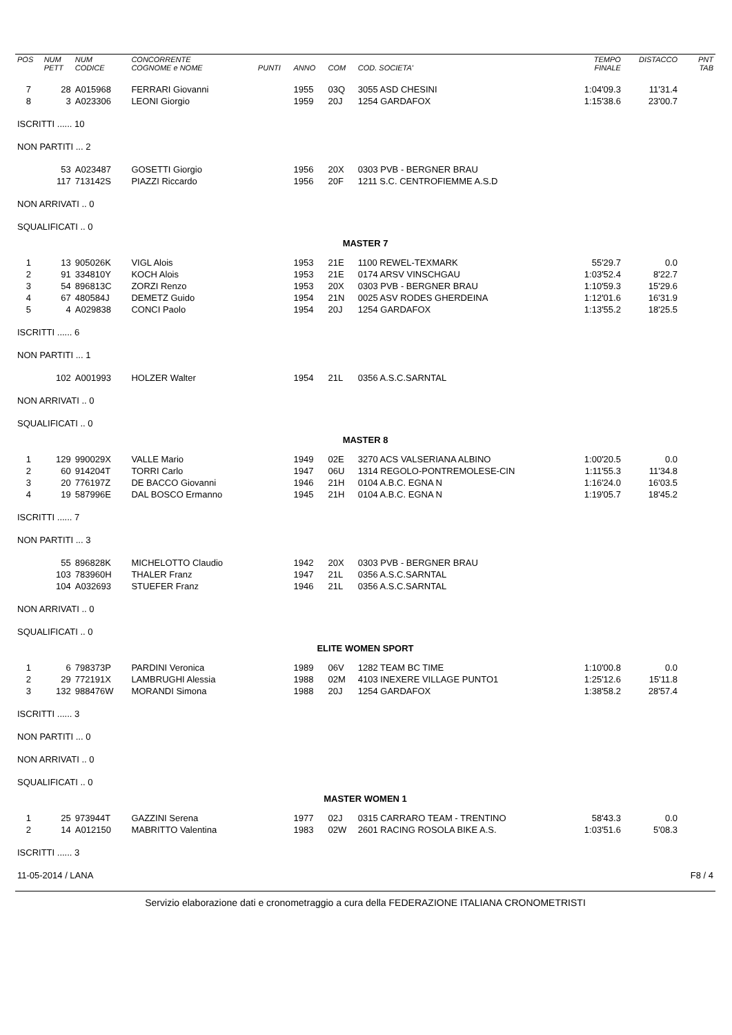| POS | NUM PETT | NUM CODICE | CONCORRENTE COGNOME e NOME | PUNTI | ANNO | COM | COD. SOCIETA' | TEMPO FINALE | DISTACCO | PNT TAB |
| --- | --- | --- | --- | --- | --- | --- | --- | --- | --- | --- |
| 7 | 28 | A015968 | FERRARI Giovanni | | 1955 | 03Q | 3055 ASD CHESINI | 1:04'09.3 | 11'31.4 | |
| 8 | 3 | A023306 | LEONI Giorgio | | 1959 | 20J | 1254 GARDAFOX | 1:15'38.6 | 23'00.7 | |
| ISCRITTI ...... 10 | | | | | | | | | | |
| NON PARTITI ... 2 | | | | | | | | | | |
| | 53 | A023487 | GOSETTI Giorgio | | 1956 | 20X | 0303 PVB - BERGNER BRAU | | | |
| | 117 | 713142S | PIAZZI Riccardo | | 1956 | 20F | 1211 S.C. CENTROFIEMME A.S.D | | | |
| NON ARRIVATI .. 0 | | | | | | | | | | |
| SQUALIFICATI .. 0 | | | | | | | | | | |
| MASTER 7 | | | | | | | | | | |
| 1 | 13 | 905026K | VIGL Alois | | 1953 | 21E | 1100 REWEL-TEXMARK | 55'29.7 | 0.0 | |
| 2 | 91 | 334810Y | KOCH Alois | | 1953 | 21E | 0174 ARSV VINSCHGAU | 1:03'52.4 | 8'22.7 | |
| 3 | 54 | 896813C | ZORZI Renzo | | 1953 | 20X | 0303 PVB - BERGNER BRAU | 1:10'59.3 | 15'29.6 | |
| 4 | 67 | 480584J | DEMETZ Guido | | 1954 | 21N | 0025 ASV RODES GHERDEINA | 1:12'01.6 | 16'31.9 | |
| 5 | 4 | A029838 | CONCI Paolo | | 1954 | 20J | 1254 GARDAFOX | 1:13'55.2 | 18'25.5 | |
| ISCRITTI ...... 6 | | | | | | | | | | |
| NON PARTITI ... 1 | | | | | | | | | | |
| | 102 | A001993 | HOLZER Walter | | 1954 | 21L | 0356 A.S.C.SARNTAL | | | |
| NON ARRIVATI .. 0 | | | | | | | | | | |
| SQUALIFICATI .. 0 | | | | | | | | | | |
| MASTER 8 | | | | | | | | | | |
| 1 | 129 | 990029X | VALLE Mario | | 1949 | 02E | 3270 ACS VALSERIANA ALBINO | 1:00'20.5 | 0.0 | |
| 2 | 60 | 914204T | TORRI Carlo | | 1947 | 06U | 1314 REGOLO-PONTREMOLESE-CIN | 1:11'55.3 | 11'34.8 | |
| 3 | 20 | 776197Z | DE BACCO Giovanni | | 1946 | 21H | 0104 A.B.C. EGNA N | 1:16'24.0 | 16'03.5 | |
| 4 | 19 | 587996E | DAL BOSCO Ermanno | | 1945 | 21H | 0104 A.B.C. EGNA N | 1:19'05.7 | 18'45.2 | |
| ISCRITTI ...... 7 | | | | | | | | | | |
| NON PARTITI ... 3 | | | | | | | | | | |
| | 55 | 896828K | MICHELOTTO Claudio | | 1942 | 20X | 0303 PVB - BERGNER BRAU | | | |
| | 103 | 783960H | THALER Franz | | 1947 | 21L | 0356 A.S.C.SARNTAL | | | |
| | 104 | A032693 | STUEFER Franz | | 1946 | 21L | 0356 A.S.C.SARNTAL | | | |
| NON ARRIVATI .. 0 | | | | | | | | | | |
| SQUALIFICATI .. 0 | | | | | | | | | | |
| ELITE WOMEN SPORT | | | | | | | | | | |
| 1 | 6 | 798373P | PARDINI Veronica | | 1989 | 06V | 1282 TEAM BC TIME | 1:10'00.8 | 0.0 | |
| 2 | 29 | 772191X | LAMBRUGHI Alessia | | 1988 | 02M | 4103 INEXERE VILLAGE PUNTO1 | 1:25'12.6 | 15'11.8 | |
| 3 | 132 | 988476W | MORANDI Simona | | 1988 | 20J | 1254 GARDAFOX | 1:38'58.2 | 28'57.4 | |
| ISCRITTI ...... 3 | | | | | | | | | | |
| NON PARTITI ... 0 | | | | | | | | | | |
| NON ARRIVATI .. 0 | | | | | | | | | | |
| SQUALIFICATI .. 0 | | | | | | | | | | |
| MASTER WOMEN 1 | | | | | | | | | | |
| 1 | 25 | 973944T | GAZZINI Serena | | 1977 | 02J | 0315 CARRARO TEAM - TRENTINO | 58'43.3 | 0.0 | |
| 2 | 14 | A012150 | MABRITTO Valentina | | 1983 | 02W | 2601 RACING ROSOLA BIKE A.S. | 1:03'51.6 | 5'08.3 | |
| ISCRITTI ...... 3 | | | | | | | | | | |
| 11-05-2014 / LANA | | | | | | | | | | F8 / 4 |
Servizio elaborazione dati e cronometraggio a cura della FEDERAZIONE ITALIANA CRONOMETRISTI